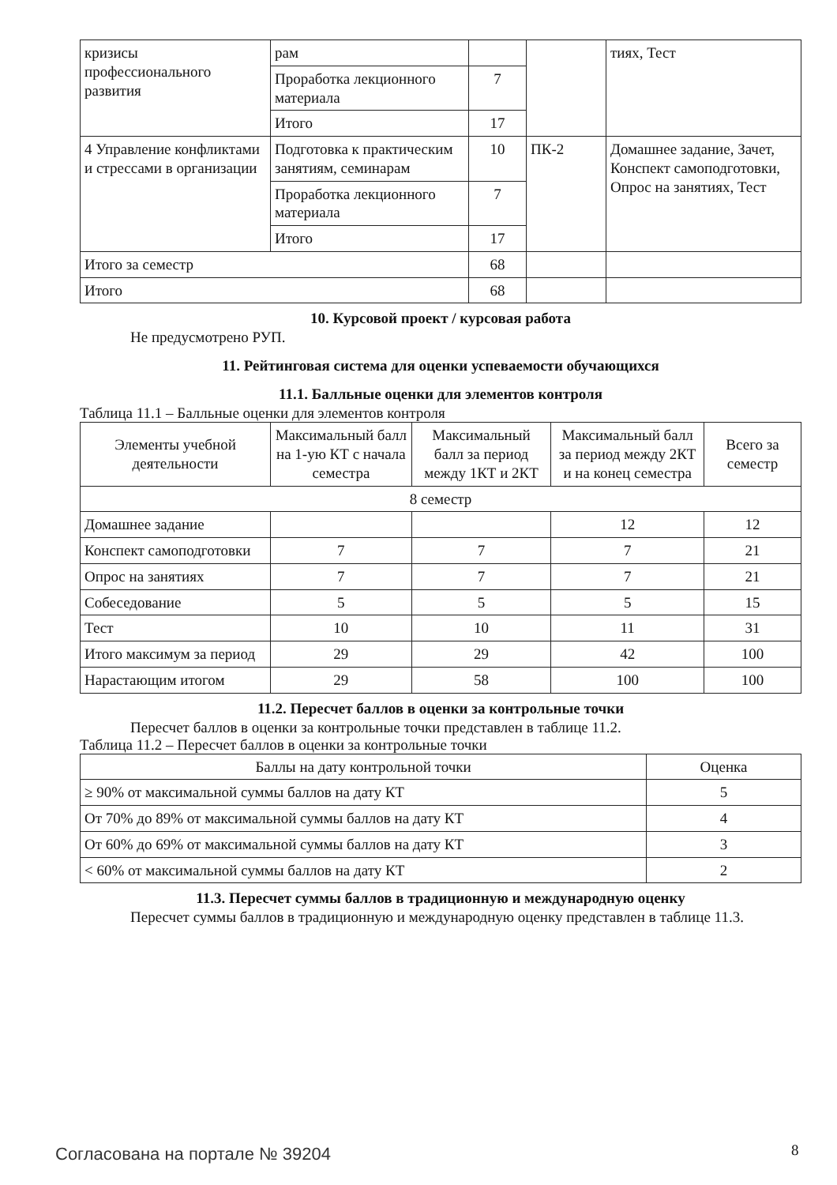| кризисы профессионального развития | рам | | | тиях, Тест |
| | Проработка лекционного материала | 7 | | |
| | Итого | 17 | | |
| 4 Управление конфликтами и стрессами в организации | Подготовка к практическим занятиям, семинарам | 10 | ПК-2 | Домашнее задание, Зачет, Конспект самоподготовки, Опрос на занятиях, Тест |
| | Проработка лекционного материала | 7 | | |
| | Итого | 17 | | |
| Итого за семестр | | 68 | | |
| Итого | | 68 | | |
10. Курсовой проект / курсовая работа
Не предусмотрено РУП.
11. Рейтинговая система для оценки успеваемости обучающихся
11.1. Балльные оценки для элементов контроля
Таблица 11.1 – Балльные оценки для элементов контроля
| Элементы учебной деятельности | Максимальный балл на 1-ую КТ с начала семестра | Максимальный балл за период между 1КТ и 2КТ | Максимальный балл за период между 2КТ и на конец семестра | Всего за семестр |
| --- | --- | --- | --- | --- |
| 8 семестр | | | | |
| Домашнее задание | | | 12 | 12 |
| Конспект самоподготовки | 7 | 7 | 7 | 21 |
| Опрос на занятиях | 7 | 7 | 7 | 21 |
| Собеседование | 5 | 5 | 5 | 15 |
| Тест | 10 | 10 | 11 | 31 |
| Итого максимум за период | 29 | 29 | 42 | 100 |
| Нарастающим итогом | 29 | 58 | 100 | 100 |
11.2. Пересчет баллов в оценки за контрольные точки
Пересчет баллов в оценки за контрольные точки представлен в таблице 11.2.
Таблица 11.2 – Пересчет баллов в оценки за контрольные точки
| Баллы на дату контрольной точки | Оценка |
| --- | --- |
| ≥ 90% от максимальной суммы баллов на дату КТ | 5 |
| От 70% до 89% от максимальной суммы баллов на дату КТ | 4 |
| От 60% до 69% от максимальной суммы баллов на дату КТ | 3 |
| < 60% от максимальной суммы баллов на дату КТ | 2 |
11.3. Пересчет суммы баллов в традиционную и международную оценку
Пересчет суммы баллов в традиционную и международную оценку представлен в таблице 11.3.
Согласована на портале № 39204 8